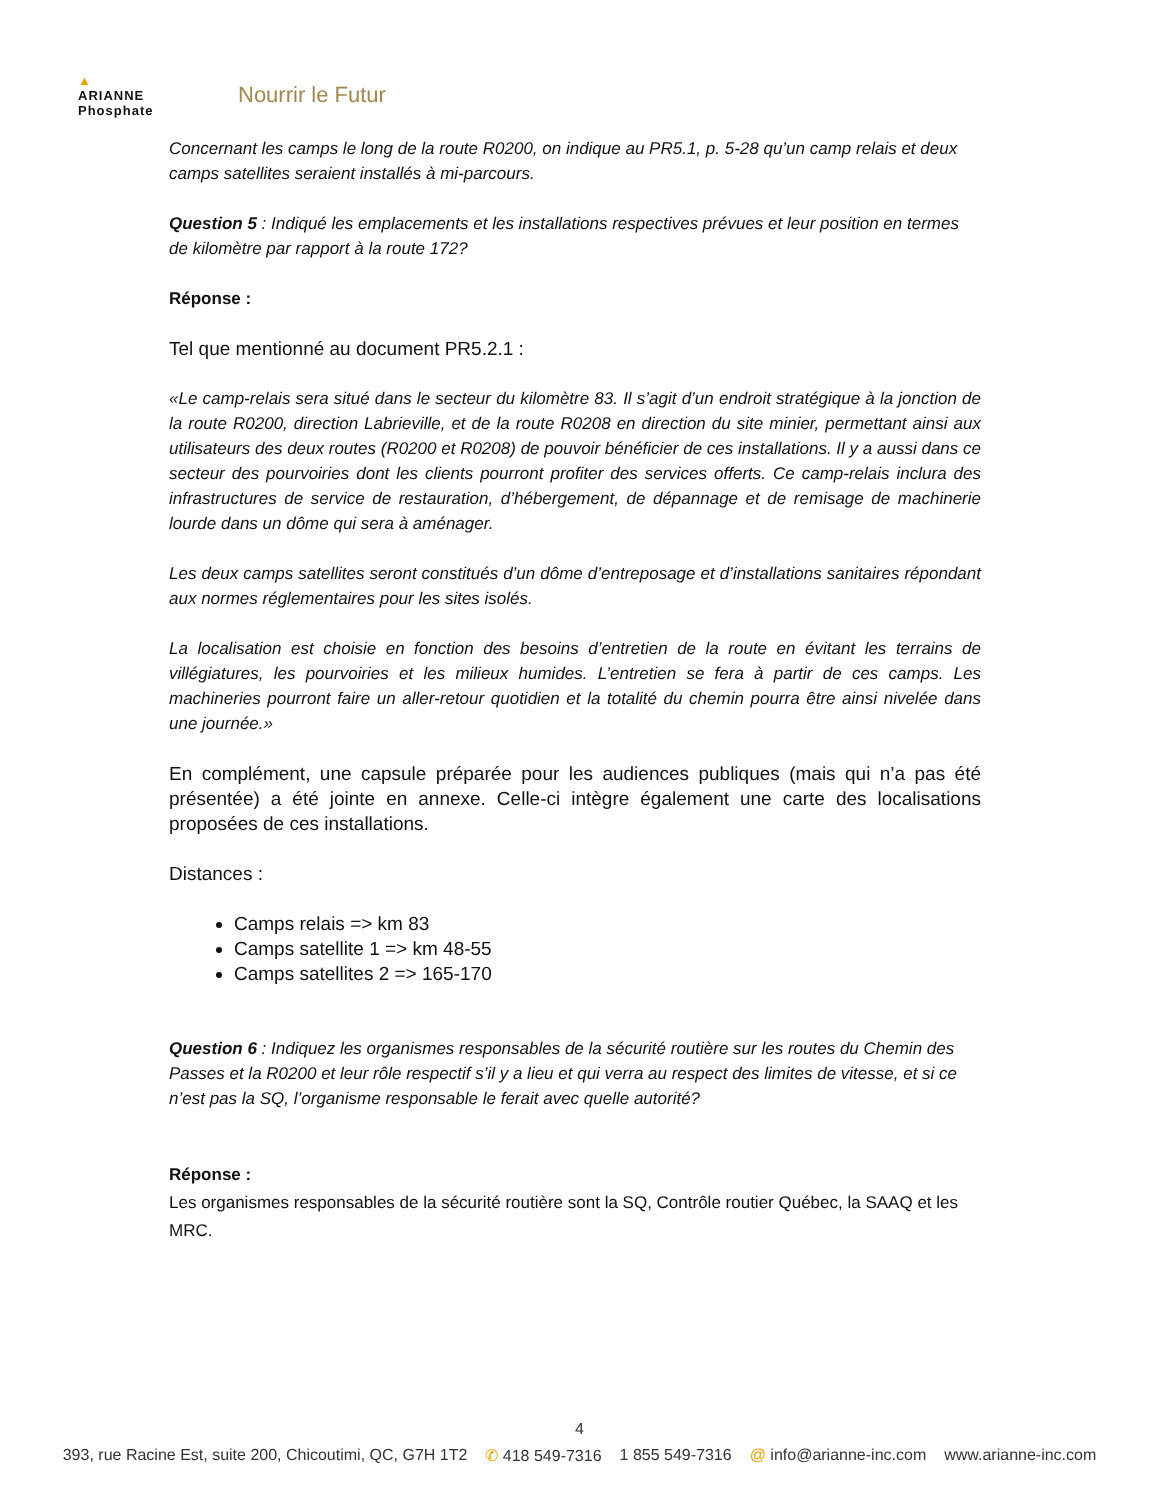▲
ARIANNE
Phosphate
Nourrir le Futur
Concernant les camps le long de la route R0200, on indique au PR5.1, p. 5-28 qu’un camp relais et deux camps satellites seraient installés à mi-parcours.
Question 5 : Indiqué les emplacements et les installations respectives prévues et leur position en termes de kilomètre par rapport à la route 172?
Réponse :
Tel que mentionné au document PR5.2.1 :
«Le camp-relais sera situé dans le secteur du kilomètre 83. Il s’agit d’un endroit stratégique à la jonction de la route R0200, direction Labrieville, et de la route R0208 en direction du site minier, permettant ainsi aux utilisateurs des deux routes (R0200 et R0208) de pouvoir bénéficier de ces installations. Il y a aussi dans ce secteur des pourvoiries dont les clients pourront profiter des services offerts. Ce camp-relais inclura des infrastructures de service de restauration, d’hébergement, de dépannage et de remisage de machinerie lourde dans un dôme qui sera à aménager.
Les deux camps satellites seront constitués d’un dôme d’entreposage et d’installations sanitaires répondant aux normes réglementaires pour les sites isolés.
La localisation est choisie en fonction des besoins d’entretien de la route en évitant les terrains de villégiatures, les pourvoiries et les milieux humides. L’entretien se fera à partir de ces camps. Les machineries pourront faire un aller-retour quotidien et la totalité du chemin pourra être ainsi nivelée dans une journée.»
En complément, une capsule préparée pour les audiences publiques (mais qui n’a pas été présentée) a été jointe en annexe. Celle-ci intègre également une carte des localisations proposées de ces installations.
Distances :
Camps relais => km 83
Camps satellite 1 => km 48-55
Camps satellites 2 => 165-170
Question 6 : Indiquez les organismes responsables de la sécurité routière sur les routes du Chemin des Passes et la R0200 et leur rôle respectif s’il y a lieu et qui verra au respect des limites de vitesse, et si ce n’est pas la SQ, l’organisme responsable le ferait avec quelle autorité?
Réponse :
Les organismes responsables de la sécurité routière sont la SQ, Contrôle routier Québec, la SAAQ et les MRC.
4
393, rue Racine Est, suite 200, Chicoutimi, QC, G7H 1T2 ✆ 418 549-7316 1 855 549-7316 @ info@arianne-inc.com www.arianne-inc.com